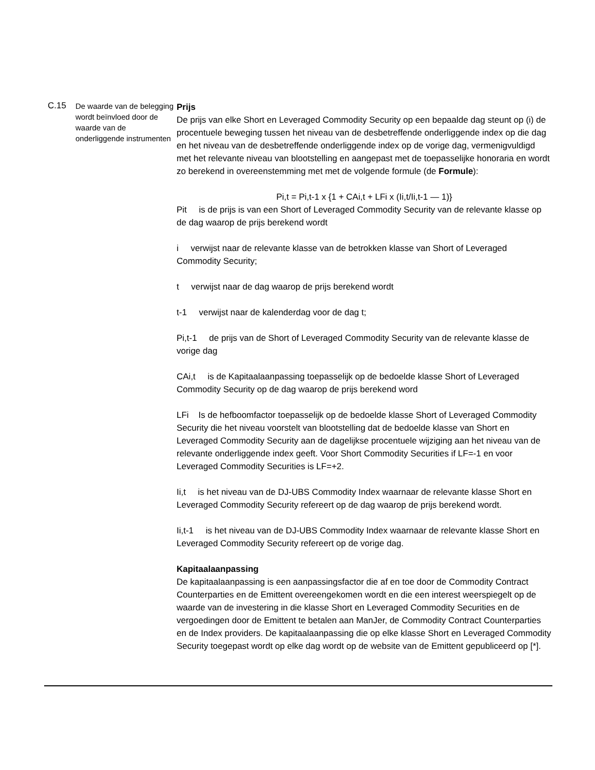| C.15 | De waarde van de belegging wordt beïnvloed door de waarde van de onderliggende instrumenten | Prijs De prijs van elke Short en Leveraged Commodity Security op een bepaalde dag steunt op (i) de procentuele beweging tussen het niveau van de desbetreffende onderliggende index op die dag en het niveau van de desbetreffende onderliggende index op de vorige dag, vermenigvuldigd met het relevante niveau van blootstelling en aangepast met de toepasselijke honoraria en wordt zo berekend in overeenstemming met met de volgende formule (de Formule ): Pi,t = Pi,t-1 x {1 + CAi,t + LFi x (Ii,t/Ii,t-1 — 1)} Pit is de prijs is van een Short of Leveraged Commodity Security van de relevante klasse op de dag waarop de prijs berekend wordt i verwijst naar de relevante klasse van de betrokken klasse van Short of Leveraged Commodity Security; t verwijst naar de dag waarop de prijs berekend wordt t-1 verwijst naar de kalenderdag voor de dag t; Pi,t-1 de prijs van de Short of Leveraged Commodity Security van de relevante klasse de vorige dag CAi,t is de Kapitaalaanpassing toepasselijk op de bedoelde klasse Short of Leveraged Commodity Security op de dag waarop de prijs berekend word LFi Is de hefboomfactor toepasselijk op de bedoelde klasse Short of Leveraged Commodity Security die het niveau voorstelt van blootstelling dat de bedoelde klasse van Short en Leveraged Commodity Security aan de dagelijkse procentuele wijziging aan het niveau van de relevante onderliggende index geeft. Voor Short Commodity Securities if LF=-1 en voor Leveraged Commodity Securities is LF=+2. Ii,t is het niveau van de DJ-UBS Commodity Index waarnaar de relevante klasse Short en Leveraged Commodity Security refereert op de dag waarop de prijs berekend wordt. Ii,t-1 is het niveau van de DJ-UBS Commodity Index waarnaar de relevante klasse Short en Leveraged Commodity Security refereert op de vorige dag. Kapitaalaanpassing De kapitaalaanpassing is een aanpassingsfactor die af en toe door de Commodity Contract Counterparties en de Emittent overeengekomen wordt en die een interest weerspiegelt op de waarde van de investering in die klasse Short en Leveraged Commodity Securities en de vergoedingen door de Emittent te betalen aan ManJer, de Commodity Contract Counterparties en de Index providers. De kapitaalaanpassing die op elke klasse Short en Leveraged Commodity Security toegepast wordt op elke dag wordt op de website van de Emittent gepubliceerd op [*]. |